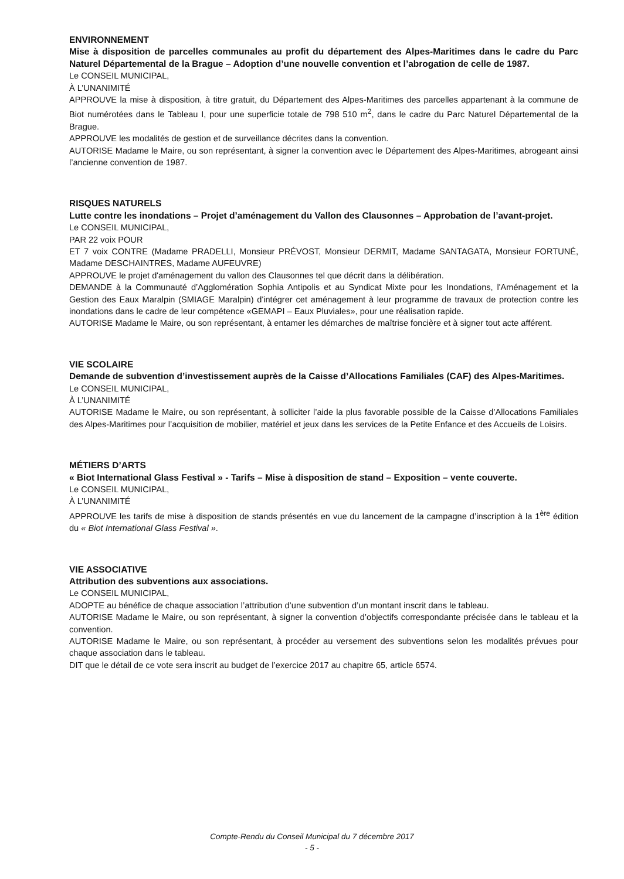ENVIRONNEMENT
Mise à disposition de parcelles communales au profit du département des Alpes-Maritimes dans le cadre du Parc Naturel Départemental de la Brague – Adoption d’une nouvelle convention et l’abrogation de celle de 1987.
Le CONSEIL MUNICIPAL,
À L’UNANIMITÉ
APPROUVE la mise à disposition, à titre gratuit, du Département des Alpes-Maritimes des parcelles appartenant à la commune de Biot numérotées dans le Tableau I, pour une superficie totale de 798 510 m<sup>2</sup>, dans le cadre du Parc Naturel Départemental de la Brague.
APPROUVE les modalités de gestion et de surveillance décrites dans la convention.
AUTORISE Madame le Maire, ou son représentant, à signer la convention avec le Département des Alpes-Maritimes, abrogeant ainsi l’ancienne convention de 1987.
RISQUES NATURELS
Lutte contre les inondations – Projet d’aménagement du Vallon des Clausonnes – Approbation de l’avant-projet.
Le CONSEIL MUNICIPAL,
PAR 22 voix POUR
ET 7 voix CONTRE (Madame PRADELLI, Monsieur PRÉVOST, Monsieur DERMIT, Madame SANTAGATA, Monsieur FORTUNÉ, Madame DESCHAINTRES, Madame AUFEUVRE)
APPROUVE le projet d'aménagement du vallon des Clausonnes tel que décrit dans la délibération.
DEMANDE à la Communauté d’Agglomération Sophia Antipolis et au Syndicat Mixte pour les Inondations, l'Aménagement et la Gestion des Eaux Maralpin (SMIAGE Maralpin) d'intégrer cet aménagement à leur programme de travaux de protection contre les inondations dans le cadre de leur compétence «GEMAPI – Eaux Pluviales», pour une réalisation rapide.
AUTORISE Madame le Maire, ou son représentant, à entamer les démarches de maîtrise foncière et à signer tout acte afférent.
VIE SCOLAIRE
Demande de subvention d’investissement auprès de la Caisse d’Allocations Familiales (CAF) des Alpes-Maritimes.
Le CONSEIL MUNICIPAL,
À L’UNANIMITÉ
AUTORISE Madame le Maire, ou son représentant, à solliciter l’aide la plus favorable possible de la Caisse d’Allocations Familiales des Alpes-Maritimes pour l’acquisition de mobilier, matériel et jeux dans les services de la Petite Enfance et des Accueils de Loisirs.
MÉTIERS D’ARTS
« Biot International Glass Festival » - Tarifs – Mise à disposition de stand – Exposition – vente couverte.
Le CONSEIL MUNICIPAL,
À L’UNANIMITÉ
APPROUVE les tarifs de mise à disposition de stands présentés en vue du lancement de la campagne d’inscription à la 1<sup>ère</sup> édition du « Biot International Glass Festival ».
VIE ASSOCIATIVE
Attribution des subventions aux associations.
Le CONSEIL MUNICIPAL,
ADOPTE au bénéfice de chaque association l’attribution d’une subvention d’un montant inscrit dans le tableau.
AUTORISE Madame le Maire, ou son représentant, à signer la convention d’objectifs correspondante précisée dans le tableau et la convention.
AUTORISE Madame le Maire, ou son représentant, à procéder au versement des subventions selon les modalités prévues pour chaque association dans le tableau.
DIT que le détail de ce vote sera inscrit au budget de l’exercice 2017 au chapitre 65, article 6574.
Compte-Rendu du Conseil Municipal du 7 décembre 2017
- 5 -